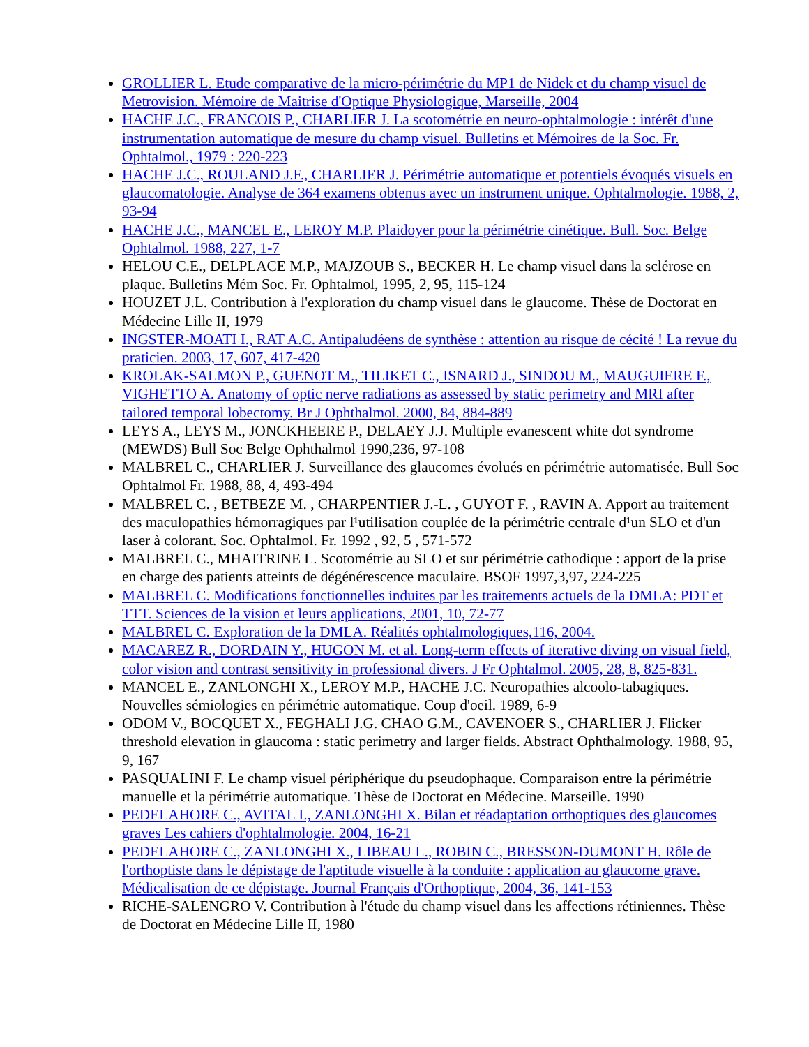GROLLIER L. Etude comparative de la micro-périmétrie du MP1 de Nidek et du champ visuel de Metrovision. Mémoire de Maitrise d'Optique Physiologique, Marseille, 2004
HACHE J.C., FRANCOIS P., CHARLIER J. La scotométrie en neuro-ophtalmologie : intérêt d'une instrumentation automatique de mesure du champ visuel. Bulletins et Mémoires de la Soc. Fr. Ophtalmol., 1979 : 220-223
HACHE J.C., ROULAND J.F., CHARLIER J. Périmétrie automatique et potentiels évoqués visuels en glaucomatologie. Analyse de 364 examens obtenus avec un instrument unique. Ophtalmologie. 1988, 2, 93-94
HACHE J.C., MANCEL E., LEROY M.P. Plaidoyer pour la périmétrie cinétique. Bull. Soc. Belge Ophtalmol. 1988, 227, 1-7
HELOU C.E., DELPLACE M.P., MAJZOUB S., BECKER H. Le champ visuel dans la sclérose en plaque. Bulletins Mém Soc. Fr. Ophtalmol, 1995, 2, 95, 115-124
HOUZET J.L. Contribution à l'exploration du champ visuel dans le glaucome. Thèse de Doctorat en Médecine Lille II, 1979
INGSTER-MOATI I., RAT A.C. Antipaludéens de synthèse : attention au risque de cécité ! La revue du praticien. 2003, 17, 607, 417-420
KROLAK-SALMON P., GUENOT M., TILIKET C., ISNARD J., SINDOU M., MAUGUIERE F., VIGHETTO A. Anatomy of optic nerve radiations as assessed by static perimetry and MRI after tailored temporal lobectomy. Br J Ophthalmol. 2000, 84, 884-889
LEYS A., LEYS M., JONCKHEERE P., DELAEY J.J. Multiple evanescent white dot syndrome (MEWDS) Bull Soc Belge Ophthalmol 1990,236, 97-108
MALBREL C., CHARLIER J. Surveillance des glaucomes évolués en périmétrie automatisée. Bull Soc Ophtalmol Fr. 1988, 88, 4, 493-494
MALBREL C. , BETBEZE M. , CHARPENTIER J.-L. , GUYOT F. , RAVIN A. Apport au traitement des maculopathies hémorragiques par l¹utilisation couplée de la périmétrie centrale d¹un SLO et d'un laser à colorant. Soc. Ophtalmol. Fr. 1992 , 92, 5 , 571-572
MALBREL C., MHAITRINE L. Scotométrie au SLO et sur périmétrie cathodique : apport de la prise en charge des patients atteints de dégénérescence maculaire. BSOF 1997,3,97, 224-225
MALBREL C. Modifications fonctionnelles induites par les traitements actuels de la DMLA: PDT et TTT. Sciences de la vision et leurs applications, 2001, 10, 72-77
MALBREL C. Exploration de la DMLA. Réalités ophtalmologiques,116, 2004.
MACAREZ R., DORDAIN Y., HUGON M. et al. Long-term effects of iterative diving on visual field, color vision and contrast sensitivity in professional divers. J Fr Ophtalmol. 2005, 28, 8, 825-831.
MANCEL E., ZANLONGHI X., LEROY M.P., HACHE J.C. Neuropathies alcoolo-tabagiques. Nouvelles sémiologies en périmétrie automatique. Coup d'oeil. 1989, 6-9
ODOM V., BOCQUET X., FEGHALI J.G. CHAO G.M., CAVENOER S., CHARLIER J. Flicker threshold elevation in glaucoma : static perimetry and larger fields. Abstract Ophthalmology. 1988, 95, 9, 167
PASQUALINI F. Le champ visuel périphérique du pseudophaque. Comparaison entre la périmétrie manuelle et la périmétrie automatique. Thèse de Doctorat en Médecine. Marseille. 1990
PEDELAHORE C., AVITAL I., ZANLONGHI X. Bilan et réadaptation orthoptiques des glaucomes graves Les cahiers d'ophtalmologie. 2004, 16-21
PEDELAHORE C., ZANLONGHI X., LIBEAU L., ROBIN C., BRESSON-DUMONT H. Rôle de l'orthoptiste dans le dépistage de l'aptitude visuelle à la conduite : application au glaucome grave. Médicalisation de ce dépistage. Journal Français d'Orthoptique, 2004, 36, 141-153
RICHE-SALENGRO V. Contribution à l'étude du champ visuel dans les affections rétiniennes. Thèse de Doctorat en Médecine Lille II, 1980